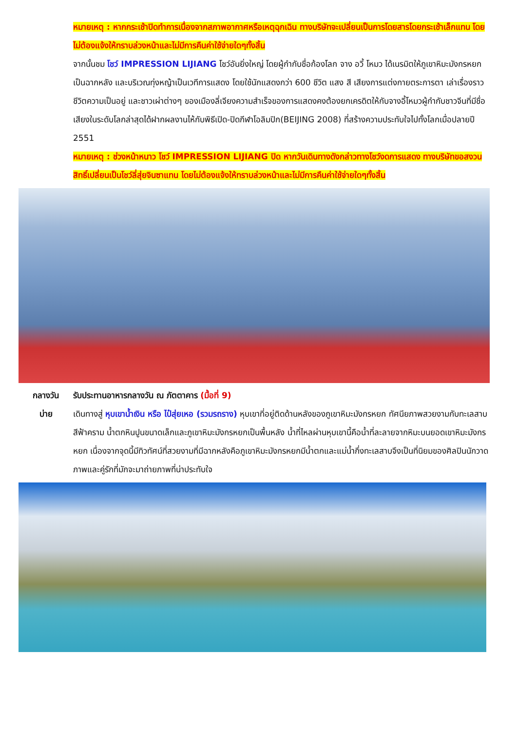หมายเหตุ : หากกระเช้าปิดทำการเนื่องจากสภาพอากาศหรือเหตุฉุกเฉิน ทางบริษัทจะเปลี่ยนเป็นการโดยสารโดยกระเช้าเล็กแทน โดยไม่ต้องแจ้งให้ทราบล่วงหน้าและไม่มีการคืนค่าใช้จ่ายใดๆทั้งสิ้น
จากนั้นชม โชว์ IMPRESSION LIJIANG โชว์อันยิ่งใหญ่ โดยผู้กำกับชื่อก้องโลก จาง อวี้ โหมว ได้เนรมิตให้ภูเขาหิมะมังกรหยกเป็นฉากหลัง และบริเวณทุ่งหญ้าเป็นเวทีการแสดง โดยใช้นักแสดงกว่า 600 ชีวิต แสง สี เสียงการแต่งกายตระการตา เล่าเรื่องราวชีวิตความเป็นอยู่ และชาวเผ่าต่างๆ ของเมืองลี่เจียงความสำเร็จของการแสดงคงต้องยกเครดิตให้กับจางอี้โหมวผู้กำกับชาวจีนที่มีชื่อเสียงในระดับโลกล่าสุดได้ฝากผลงานไห้กับพิธีเปิด-ปิดกีฬาโอลิมปิก(BEIJING 2008) ที่สร้างความประทับใจไปทั้งโลกเมื่อปลายปี 2551
หมายเหตุ : ช่วงหน้าหนาว โชว์ IMPRESSION LIJIANG ปิด หากวันเดินทางดังกล่าวทางโชว์งดการแสดง ทางบริษัทขอสงวนสิทธิ์เปลี่ยนเป็นโชว์ลี่สุ่ยจินซาแทน โดยไม่ต้องแจ้งให้ทราบล่วงหน้าและไม่มีการคืนค่าใช้จ่ายใดๆทั้งสิ้น
กลางวัน รับประทานอาหารกลางวัน ณ ภัตตาคาร (มื้อที่ 9)
บ่าย เดินทางสู่ หุบเขาน้ำเงิน หรือ ไป๋สุ่ยเหอ (รวมรถราง) หุบเขาที่อยู่ติดด้านหลังของภูเขาหิมะมังกรหยก ทัศนียภาพสวยงามกับทะเลสาบสีฟ้าคราม น้ำตกหินปูนขนาดเล็กและภูเขาหิมะมังกรหยกเป็นพื้นหลัง น้ำที่ไหลผ่านหุบเขานี้คือน้ำที่ละลายจากหิมะบนยอดเขาหิมะมังกรหยก เนื่องจากจุดนี้มีทิวทัศน์ที่สวยงามที่มีฉากหลังคือภูเขาหิมะมังกรหยกมีน้ำตกและแม่น้ำกึ่งทะเลสาบจึงเป็นที่นิยมของศิลปินนักวาดภาพและคู่รักที่มักจะมาถ่ายภาพที่น่าประทับใจ